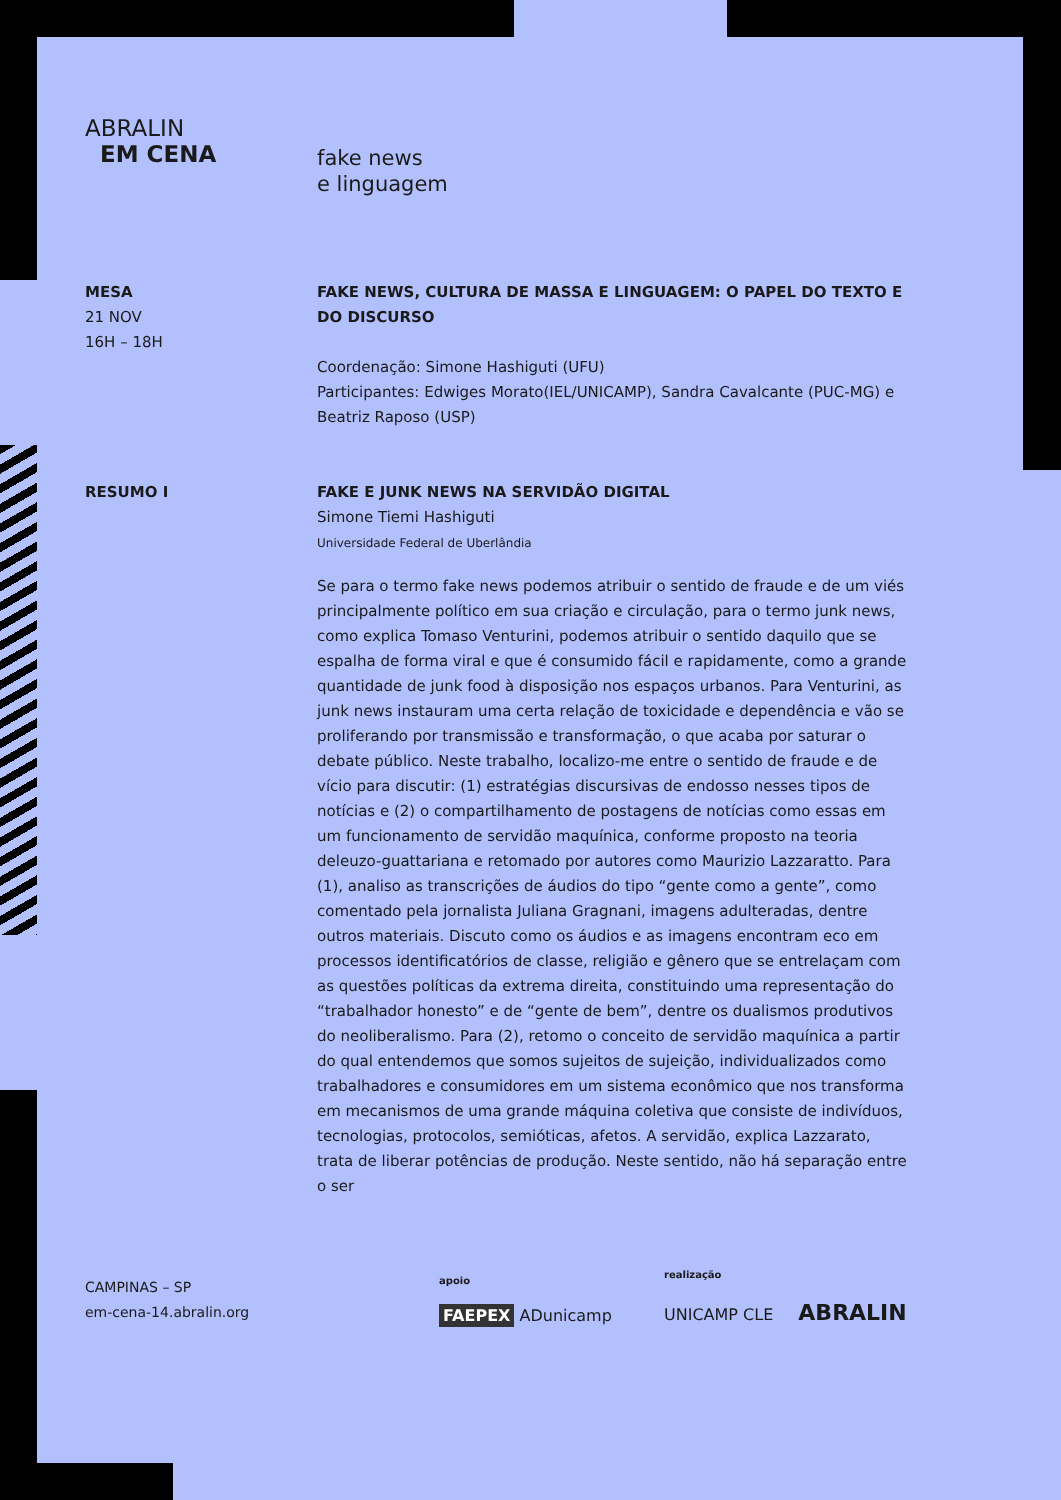ABRALIN
EM CENA
fake news
e linguagem
MESA
21 NOV
16H – 18H
FAKE NEWS, CULTURA DE MASSA E LINGUAGEM: O PAPEL DO TEXTO E DO DISCURSO
Coordenação: Simone Hashiguti (UFU)
Participantes: Edwiges Morato(IEL/UNICAMP), Sandra Cavalcante (PUC-MG) e Beatriz Raposo (USP)
RESUMO I FAKE E JUNK NEWS NA SERVIDÃO DIGITAL
Simone Tiemi Hashiguti
Universidade Federal de Uberlândia
Se para o termo fake news podemos atribuir o sentido de fraude e de um viés principalmente político em sua criação e circulação, para o termo junk news, como explica Tomaso Venturini, podemos atribuir o sentido daquilo que se espalha de forma viral e que é consumido fácil e rapidamente, como a grande quantidade de junk food à disposição nos espaços urbanos. Para Venturini, as junk news instauram uma certa relação de toxicidade e dependência e vão se proliferando por transmissão e transformação, o que acaba por saturar o debate público. Neste trabalho, localizo-me entre o sentido de fraude e de vício para discutir: (1) estratégias discursivas de endosso nesses tipos de notícias e (2) o compartilhamento de postagens de notícias como essas em um funcionamento de servidão maquínica, conforme proposto na teoria deleuzo-guattariana e retomado por autores como Maurizio Lazzaratto. Para (1), analiso as transcrições de áudios do tipo “gente como a gente”, como comentado pela jornalista Juliana Gragnani, imagens adulteradas, dentre outros materiais. Discuto como os áudios e as imagens encontram eco em processos identificatórios de classe, religião e gênero que se entrelaçam com as questões políticas da extrema direita, constituindo uma representação do “trabalhador honesto” e de “gente de bem”, dentre os dualismos produtivos do neoliberalismo. Para (2), retomo o conceito de servidão maquínica a partir do qual entendemos que somos sujeitos de sujeição, individualizados como trabalhadores e consumidores em um sistema econômico que nos transforma em mecanismos de uma grande máquina coletiva que consiste de indivíduos, tecnologias, protocolos, semióticas, afetos. A servidão, explica Lazzarato, trata de liberar potências de produção. Neste sentido, não há separação entre o ser
CAMPINAS – SP
em-cena-14.abralin.org
apoio
FAEPEX ADunicamp
realização
UNICAMP CLE ABRALIN